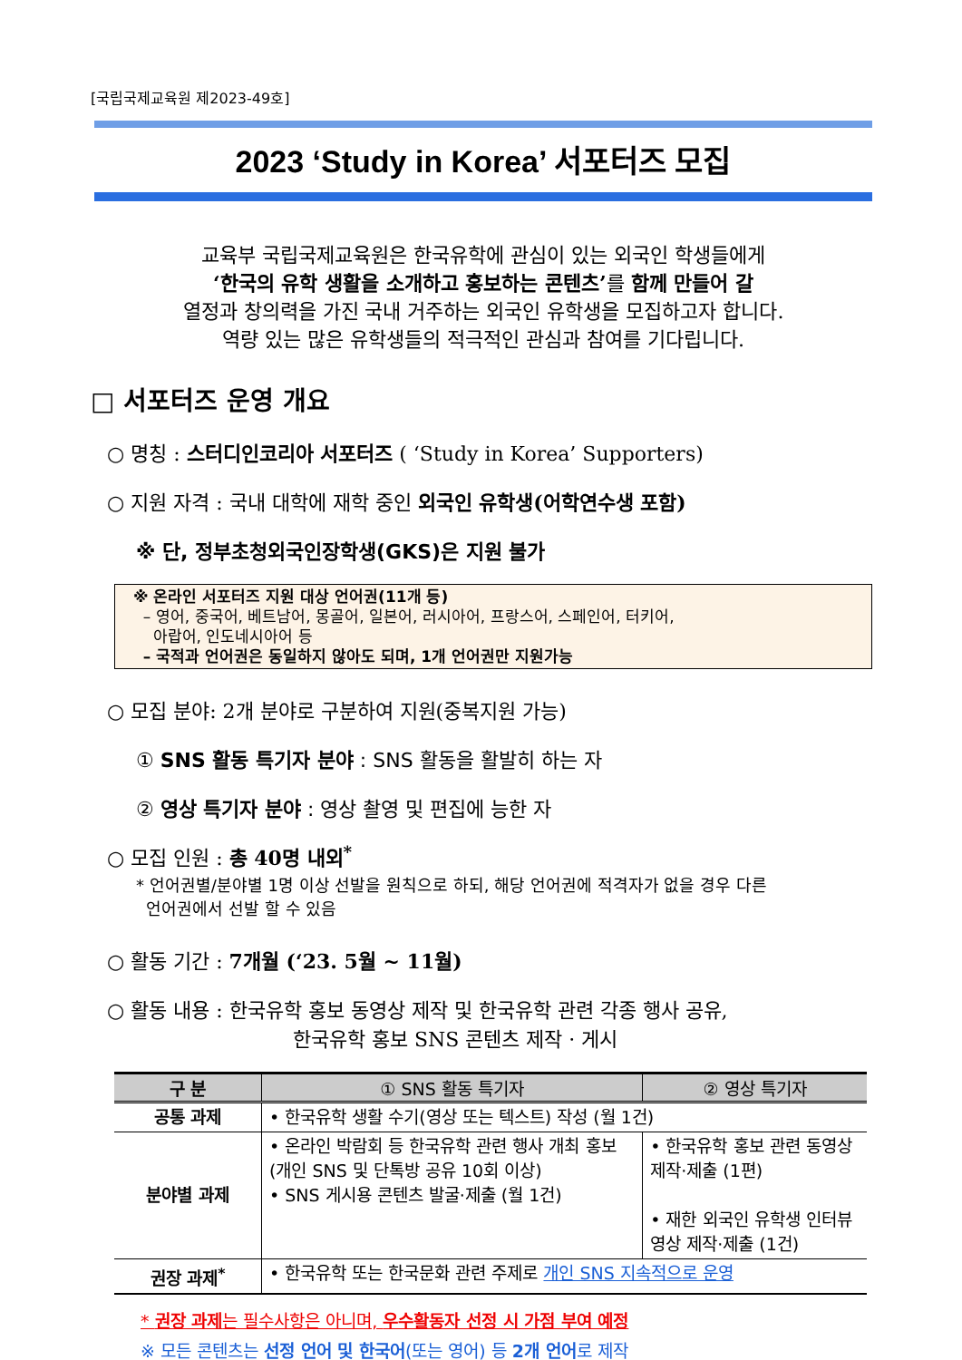[국립국제교육원 제2023-49호]
2023 ‘Study in Korea’ 서포터즈 모집
교육부 국립국제교육원은 한국유학에 관심이 있는 외국인 학생들에게
‘한국의 유학 생활을 소개하고 홍보하는 콘텐츠’를 함께 만들어 갈
열정과 창의력을 가진 국내 거주하는 외국인 유학생을 모집하고자 합니다.
역량 있는 많은 유학생들의 적극적인 관심과 참여를 기다립니다.
□ 서포터즈 운영 개요
○ 명칭 : 스터디인코리아 서포터즈 ( ‘Study in Korea’ Supporters)
○ 지원 자격 : 국내 대학에 재학 중인 외국인 유학생(어학연수생 포함)
※ 단, 정부초청외국인장학생(GKS)은 지원 불가
※ 온라인 서포터즈 지원 대상 언어권(11개 등)
– 영어, 중국어, 베트남어, 몽골어, 일본어, 러시아어, 프랑스어, 스페인어, 터키어,
아랍어, 인도네시아어 등
– 국적과 언어권은 동일하지 않아도 되며, 1개 언어권만 지원가능
○ 모집 분야: 2개 분야로 구분하여 지원(중복지원 가능)
① SNS 활동 특기자 분야 : SNS 활동을 활발히 하는 자
② 영상 특기자 분야 : 영상 촬영 및 편집에 능한 자
○ 모집 인원 : 총 40명 내외<sup>*</sup>
* 언어권별/분야별 1명 이상 선발을 원칙으로 하되, 해당 언어권에 적격자가 없을 경우 다른
언어권에서 선발 할 수 있음
○ 활동 기간 : 7개월 (‘23. 5월 ~ 11월)
○ 활동 내용 : 한국유학 홍보 동영상 제작 및 한국유학 관련 각종 행사 공유,
한국유학 홍보 SNS 콘텐츠 제작 · 게시
| 구 분 | ① SNS 활동 특기자 | ② 영상 특기자 |
| --- | --- | --- |
| 공통 과제 | • 한국유학 생활 수기(영상 또는 텍스트) 작성 (월 1건) | |
| 분야별 과제 | • 온라인 박람회 등 한국유학 관련 행사 개최 홍보 (개인 SNS 및 단톡방 공유 10회 이상) • SNS 게시용 콘텐츠 발굴·제출 (월 1건) | • 한국유학 홍보 관련 동영상 제작·제출 (1편) • 재한 외국인 유학생 인터뷰 영상 제작·제출 (1건) |
| 권장 과제<sup>*</sup> | • 한국유학 또는 한국문화 관련 주제로 개인 SNS 지속적으로 운영 | |
* 권장 과제는 필수사항은 아니며, 우수활동자 선정 시 가점 부여 예정
※ 모든 콘텐츠는 선정 언어 및 한국어(또는 영어) 등 2개 언어로 제작